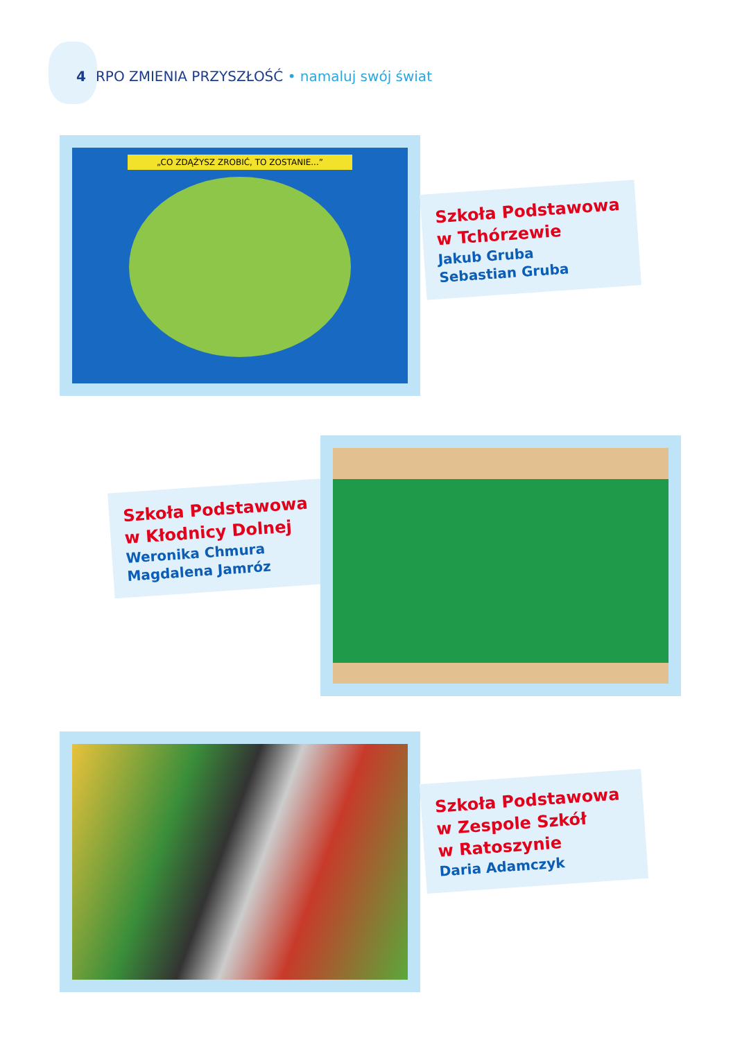4 RPO ZMIENIA PRZYSZŁOŚĆ • namaluj swój świat
„CO ZDĄŻYSZ ZROBIĆ, TO ZOSTANIE...”
Szkoła Podstawowa
w Tchórzewie
Jakub Gruba
Sebastian Gruba
Szkoła Podstawowa
w Kłodnicy Dolnej
Weronika Chmura
Magdalena Jamróz
Szkoła Podstawowa
w Zespole Szkół
w Ratoszynie
Daria Adamczyk